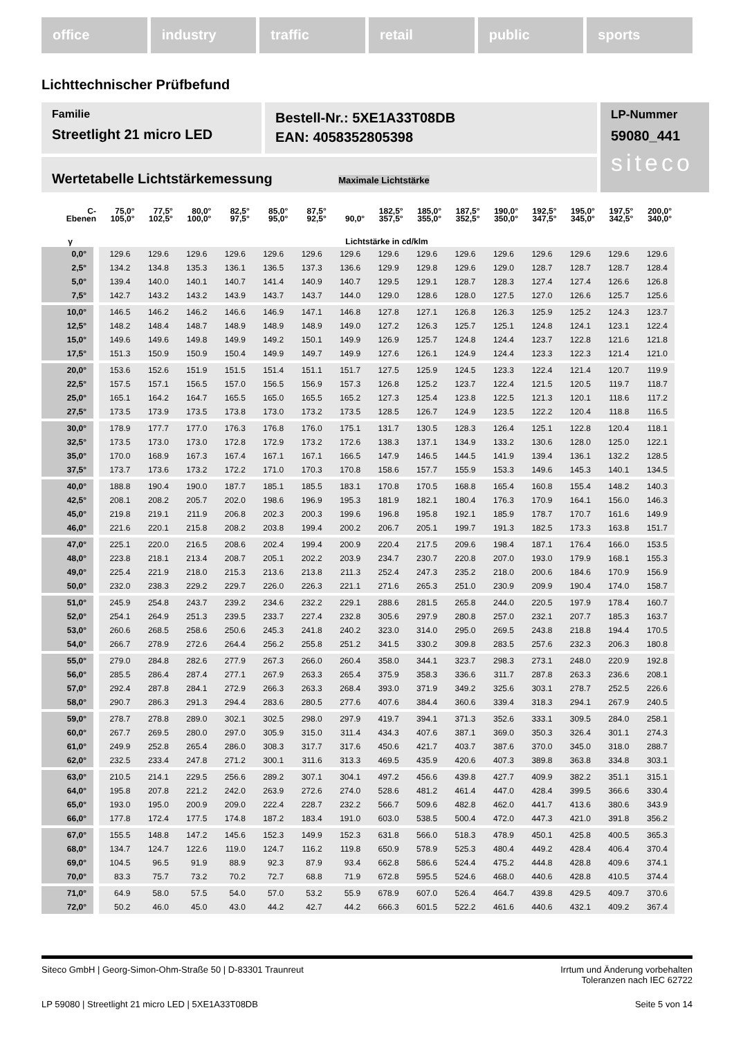office industry traffic retail public sports
Lichttechnischer Prüfbefund
Familie
Streetlight 21 micro LED
Bestell-Nr.: 5XE1A33T08DB
EAN: 4058352805398
LP-Nummer
59080_441
siteco
Wertetabelle Lichtstärkemessung Maximale Lichtstärke
| C- Ebenen | 75,0° 105,0° | 77,5° 102,5° | 80,0° 100,0° | 82,5° 97,5° | 85,0° 95,0° | 87,5° 92,5° | 90,0° | 182,5° 357,5° | 185,0° 355,0° | 187,5° 352,5° | 190,0° 350,0° | 192,5° 347,5° | 195,0° 345,0° | 197,5° 342,5° | 200,0° 340,0° |
| --- | --- | --- | --- | --- | --- | --- | --- | --- | --- | --- | --- | --- | --- | --- | --- |
| γ | Lichtstärke in cd/klm | | | | | | | | | | | | | | |
| 0,0° | 129.6 | 129.6 | 129.6 | 129.6 | 129.6 | 129.6 | 129.6 | 129.6 | 129.6 | 129.6 | 129.6 | 129.6 | 129.6 | 129.6 | 129.6 |
| 2,5° | 134.2 | 134.8 | 135.3 | 136.1 | 136.5 | 137.3 | 136.6 | 129.9 | 129.8 | 129.6 | 129.0 | 128.7 | 128.7 | 128.7 | 128.4 |
| 5,0° | 139.4 | 140.0 | 140.1 | 140.7 | 141.4 | 140.9 | 140.7 | 129.5 | 129.1 | 128.7 | 128.3 | 127.4 | 127.4 | 126.6 | 126.8 |
| 7,5° | 142.7 | 143.2 | 143.2 | 143.9 | 143.7 | 143.7 | 144.0 | 129.0 | 128.6 | 128.0 | 127.5 | 127.0 | 126.6 | 125.7 | 125.6 |
| 10,0° | 146.5 | 146.2 | 146.2 | 146.6 | 146.9 | 147.1 | 146.8 | 127.8 | 127.1 | 126.8 | 126.3 | 125.9 | 125.2 | 124.3 | 123.7 |
| 12,5° | 148.2 | 148.4 | 148.7 | 148.9 | 148.9 | 148.9 | 149.0 | 127.2 | 126.3 | 125.7 | 125.1 | 124.8 | 124.1 | 123.1 | 122.4 |
| 15,0° | 149.6 | 149.6 | 149.8 | 149.9 | 149.2 | 150.1 | 149.9 | 126.9 | 125.7 | 124.8 | 124.4 | 123.7 | 122.8 | 121.6 | 121.8 |
| 17,5° | 151.3 | 150.9 | 150.9 | 150.4 | 149.9 | 149.7 | 149.9 | 127.6 | 126.1 | 124.9 | 124.4 | 123.3 | 122.3 | 121.4 | 121.0 |
| 20,0° | 153.6 | 152.6 | 151.9 | 151.5 | 151.4 | 151.1 | 151.7 | 127.5 | 125.9 | 124.5 | 123.3 | 122.4 | 121.4 | 120.7 | 119.9 |
| 22,5° | 157.5 | 157.1 | 156.5 | 157.0 | 156.5 | 156.9 | 157.3 | 126.8 | 125.2 | 123.7 | 122.4 | 121.5 | 120.5 | 119.7 | 118.7 |
| 25,0° | 165.1 | 164.2 | 164.7 | 165.5 | 165.0 | 165.5 | 165.2 | 127.3 | 125.4 | 123.8 | 122.5 | 121.3 | 120.1 | 118.6 | 117.2 |
| 27,5° | 173.5 | 173.9 | 173.5 | 173.8 | 173.0 | 173.2 | 173.5 | 128.5 | 126.7 | 124.9 | 123.5 | 122.2 | 120.4 | 118.8 | 116.5 |
| 30,0° | 178.9 | 177.7 | 177.0 | 176.3 | 176.8 | 176.0 | 175.1 | 131.7 | 130.5 | 128.3 | 126.4 | 125.1 | 122.8 | 120.4 | 118.1 |
| 32,5° | 173.5 | 173.0 | 173.0 | 172.8 | 172.9 | 173.2 | 172.6 | 138.3 | 137.1 | 134.9 | 133.2 | 130.6 | 128.0 | 125.0 | 122.1 |
| 35,0° | 170.0 | 168.9 | 167.3 | 167.4 | 167.1 | 167.1 | 166.5 | 147.9 | 146.5 | 144.5 | 141.9 | 139.4 | 136.1 | 132.2 | 128.5 |
| 37,5° | 173.7 | 173.6 | 173.2 | 172.2 | 171.0 | 170.3 | 170.8 | 158.6 | 157.7 | 155.9 | 153.3 | 149.6 | 145.3 | 140.1 | 134.5 |
| 40,0° | 188.8 | 190.4 | 190.0 | 187.7 | 185.1 | 185.5 | 183.1 | 170.8 | 170.5 | 168.8 | 165.4 | 160.8 | 155.4 | 148.2 | 140.3 |
| 42,5° | 208.1 | 208.2 | 205.7 | 202.0 | 198.6 | 196.9 | 195.3 | 181.9 | 182.1 | 180.4 | 176.3 | 170.9 | 164.1 | 156.0 | 146.3 |
| 45,0° | 219.8 | 219.1 | 211.9 | 206.8 | 202.3 | 200.3 | 199.6 | 196.8 | 195.8 | 192.1 | 185.9 | 178.7 | 170.7 | 161.6 | 149.9 |
| 46,0° | 221.6 | 220.1 | 215.8 | 208.2 | 203.8 | 199.4 | 200.2 | 206.7 | 205.1 | 199.7 | 191.3 | 182.5 | 173.3 | 163.8 | 151.7 |
| 47,0° | 225.1 | 220.0 | 216.5 | 208.6 | 202.4 | 199.4 | 200.9 | 220.4 | 217.5 | 209.6 | 198.4 | 187.1 | 176.4 | 166.0 | 153.5 |
| 48,0° | 223.8 | 218.1 | 213.4 | 208.7 | 205.1 | 202.2 | 203.9 | 234.7 | 230.7 | 220.8 | 207.0 | 193.0 | 179.9 | 168.1 | 155.3 |
| 49,0° | 225.4 | 221.9 | 218.0 | 215.3 | 213.6 | 213.8 | 211.3 | 252.4 | 247.3 | 235.2 | 218.0 | 200.6 | 184.6 | 170.9 | 156.9 |
| 50,0° | 232.0 | 238.3 | 229.2 | 229.7 | 226.0 | 226.3 | 221.1 | 271.6 | 265.3 | 251.0 | 230.9 | 209.9 | 190.4 | 174.0 | 158.7 |
| 51,0° | 245.9 | 254.8 | 243.7 | 239.2 | 234.6 | 232.2 | 229.1 | 288.6 | 281.5 | 265.8 | 244.0 | 220.5 | 197.9 | 178.4 | 160.7 |
| 52,0° | 254.1 | 264.9 | 251.3 | 239.5 | 233.7 | 227.4 | 232.8 | 305.6 | 297.9 | 280.8 | 257.0 | 232.1 | 207.7 | 185.3 | 163.7 |
| 53,0° | 260.6 | 268.5 | 258.6 | 250.6 | 245.3 | 241.8 | 240.2 | 323.0 | 314.0 | 295.0 | 269.5 | 243.8 | 218.8 | 194.4 | 170.5 |
| 54,0° | 266.7 | 278.9 | 272.6 | 264.4 | 256.2 | 255.8 | 251.2 | 341.5 | 330.2 | 309.8 | 283.5 | 257.6 | 232.3 | 206.3 | 180.8 |
| 55,0° | 279.0 | 284.8 | 282.6 | 277.9 | 267.3 | 266.0 | 260.4 | 358.0 | 344.1 | 323.7 | 298.3 | 273.1 | 248.0 | 220.9 | 192.8 |
| 56,0° | 285.5 | 286.4 | 287.4 | 277.1 | 267.9 | 263.3 | 265.4 | 375.9 | 358.3 | 336.6 | 311.7 | 287.8 | 263.3 | 236.6 | 208.1 |
| 57,0° | 292.4 | 287.8 | 284.1 | 272.9 | 266.3 | 263.3 | 268.4 | 393.0 | 371.9 | 349.2 | 325.6 | 303.1 | 278.7 | 252.5 | 226.6 |
| 58,0° | 290.7 | 286.3 | 291.3 | 294.4 | 283.6 | 280.5 | 277.6 | 407.6 | 384.4 | 360.6 | 339.4 | 318.3 | 294.1 | 267.9 | 240.5 |
| 59,0° | 278.7 | 278.8 | 289.0 | 302.1 | 302.5 | 298.0 | 297.9 | 419.7 | 394.1 | 371.3 | 352.6 | 333.1 | 309.5 | 284.0 | 258.1 |
| 60,0° | 267.7 | 269.5 | 280.0 | 297.0 | 305.9 | 315.0 | 311.4 | 434.3 | 407.6 | 387.1 | 369.0 | 350.3 | 326.4 | 301.1 | 274.3 |
| 61,0° | 249.9 | 252.8 | 265.4 | 286.0 | 308.3 | 317.7 | 317.6 | 450.6 | 421.7 | 403.7 | 387.6 | 370.0 | 345.0 | 318.0 | 288.7 |
| 62,0° | 232.5 | 233.4 | 247.8 | 271.2 | 300.1 | 311.6 | 313.3 | 469.5 | 435.9 | 420.6 | 407.3 | 389.8 | 363.8 | 334.8 | 303.1 |
| 63,0° | 210.5 | 214.1 | 229.5 | 256.6 | 289.2 | 307.1 | 304.1 | 497.2 | 456.6 | 439.8 | 427.7 | 409.9 | 382.2 | 351.1 | 315.1 |
| 64,0° | 195.8 | 207.8 | 221.2 | 242.0 | 263.9 | 272.6 | 274.0 | 528.6 | 481.2 | 461.4 | 447.0 | 428.4 | 399.5 | 366.6 | 330.4 |
| 65,0° | 193.0 | 195.0 | 200.9 | 209.0 | 222.4 | 228.7 | 232.2 | 566.7 | 509.6 | 482.8 | 462.0 | 441.7 | 413.6 | 380.6 | 343.9 |
| 66,0° | 177.8 | 172.4 | 177.5 | 174.8 | 187.2 | 183.4 | 191.0 | 603.0 | 538.5 | 500.4 | 472.0 | 447.3 | 421.0 | 391.8 | 356.2 |
| 67,0° | 155.5 | 148.8 | 147.2 | 145.6 | 152.3 | 149.9 | 152.3 | 631.8 | 566.0 | 518.3 | 478.9 | 450.1 | 425.8 | 400.5 | 365.3 |
| 68,0° | 134.7 | 124.7 | 122.6 | 119.0 | 124.7 | 116.2 | 119.8 | 650.9 | 578.9 | 525.3 | 480.4 | 449.2 | 428.4 | 406.4 | 370.4 |
| 69,0° | 104.5 | 96.5 | 91.9 | 88.9 | 92.3 | 87.9 | 93.4 | 662.8 | 586.6 | 524.4 | 475.2 | 444.8 | 428.8 | 409.6 | 374.1 |
| 70,0° | 83.3 | 75.7 | 73.2 | 70.2 | 72.7 | 68.8 | 71.9 | 672.8 | 595.5 | 524.6 | 468.0 | 440.6 | 428.8 | 410.5 | 374.4 |
| 71,0° | 64.9 | 58.0 | 57.5 | 54.0 | 57.0 | 53.2 | 55.9 | 678.9 | 607.0 | 526.4 | 464.7 | 439.8 | 429.5 | 409.7 | 370.6 |
| 72,0° | 50.2 | 46.0 | 45.0 | 43.0 | 44.2 | 42.7 | 44.2 | 666.3 | 601.5 | 522.2 | 461.6 | 440.6 | 432.1 | 409.2 | 367.4 |
Siteco GmbH | Georg-Simon-Ohm-Straße 50 | D-83301 Traunreut
Irrtum und Änderung vorbehalten
Toleranzen nach IEC 62722
LP 59080 | Streetlight 21 micro LED | 5XE1A33T08DB
Seite 5 von 14